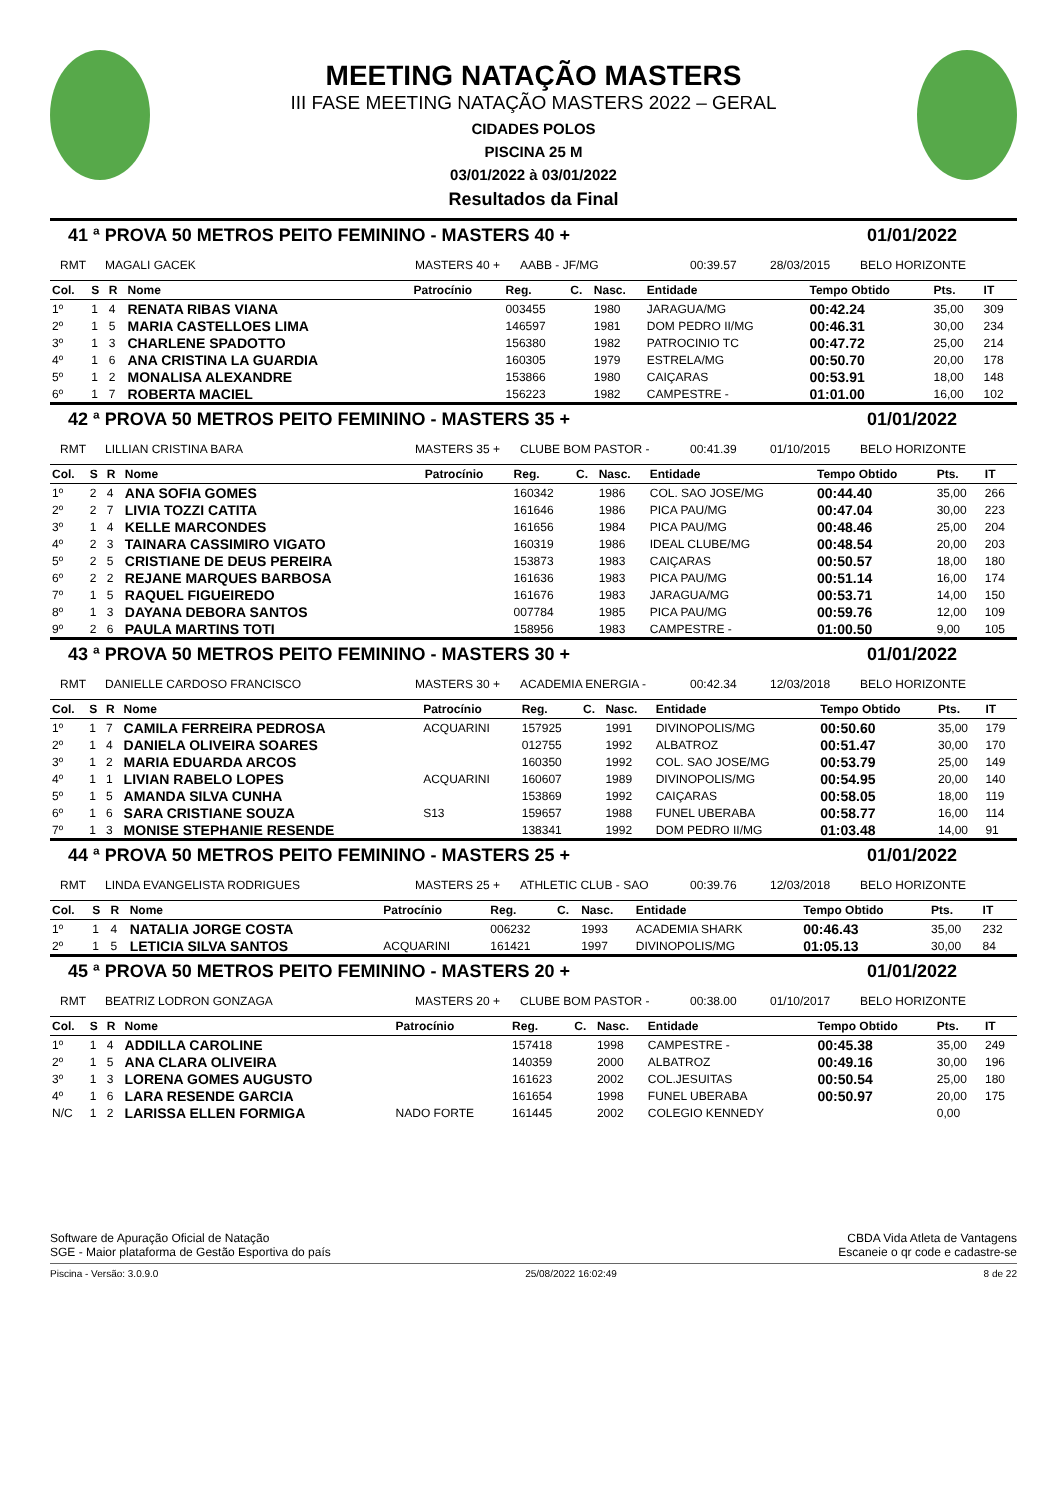MEETING NATAÇÃO MASTERS
III FASE MEETING NATAÇÃO MASTERS 2022 – GERAL
CIDADES POLOS
PISCINA 25 M
03/01/2022 à 03/01/2022
Resultados da Final
41 ª PROVA 50 METROS PEITO FEMININO - MASTERS 40 + 01/01/2022
RMT MAGALI GACEK MASTERS 40 + AABB - JF/MG 00:39.57 28/03/2015 BELO HORIZONTE
| Col. | S | R | Nome | Patrocínio | Reg. | C. | Nasc. | Entidade | Tempo Obtido | Pts. | IT |
| --- | --- | --- | --- | --- | --- | --- | --- | --- | --- | --- | --- |
| 1º | 1 | 4 | RENATA RIBAS VIANA | | 003455 | | 1980 | JARAGUA/MG | 00:42.24 | 35,00 | 309 |
| 2º | 1 | 5 | MARIA CASTELLOES LIMA | | 146597 | | 1981 | DOM PEDRO II/MG | 00:46.31 | 30,00 | 234 |
| 3º | 1 | 3 | CHARLENE SPADOTTO | | 156380 | | 1982 | PATROCINIO TC | 00:47.72 | 25,00 | 214 |
| 4º | 1 | 6 | ANA CRISTINA LA GUARDIA | | 160305 | | 1979 | ESTRELA/MG | 00:50.70 | 20,00 | 178 |
| 5º | 1 | 2 | MONALISA ALEXANDRE | | 153866 | | 1980 | CAIÇARAS | 00:53.91 | 18,00 | 148 |
| 6º | 1 | 7 | ROBERTA MACIEL | | 156223 | | 1982 | CAMPESTRE - | 01:01.00 | 16,00 | 102 |
42 ª PROVA 50 METROS PEITO FEMININO - MASTERS 35 + 01/01/2022
RMT LILLIAN CRISTINA BARA MASTERS 35 + CLUBE BOM PASTOR - 00:41.39 01/10/2015 BELO HORIZONTE
| Col. | S | R | Nome | Patrocínio | Reg. | C. | Nasc. | Entidade | Tempo Obtido | Pts. | IT |
| --- | --- | --- | --- | --- | --- | --- | --- | --- | --- | --- | --- |
| 1º | 2 | 4 | ANA SOFIA GOMES | | 160342 | | 1986 | COL. SAO JOSE/MG | 00:44.40 | 35,00 | 266 |
| 2º | 2 | 7 | LIVIA TOZZI CATITA | | 161646 | | 1986 | PICA PAU/MG | 00:47.04 | 30,00 | 223 |
| 3º | 1 | 4 | KELLE MARCONDES | | 161656 | | 1984 | PICA PAU/MG | 00:48.46 | 25,00 | 204 |
| 4º | 2 | 3 | TAINARA CASSIMIRO VIGATO | | 160319 | | 1986 | IDEAL CLUBE/MG | 00:48.54 | 20,00 | 203 |
| 5º | 2 | 5 | CRISTIANE DE DEUS PEREIRA | | 153873 | | 1983 | CAIÇARAS | 00:50.57 | 18,00 | 180 |
| 6º | 2 | 2 | REJANE MARQUES BARBOSA | | 161636 | | 1983 | PICA PAU/MG | 00:51.14 | 16,00 | 174 |
| 7º | 1 | 5 | RAQUEL FIGUEIREDO | | 161676 | | 1983 | JARAGUA/MG | 00:53.71 | 14,00 | 150 |
| 8º | 1 | 3 | DAYANA DEBORA SANTOS | | 007784 | | 1985 | PICA PAU/MG | 00:59.76 | 12,00 | 109 |
| 9º | 2 | 6 | PAULA MARTINS TOTI | | 158956 | | 1983 | CAMPESTRE - | 01:00.50 | 9,00 | 105 |
43 ª PROVA 50 METROS PEITO FEMININO - MASTERS 30 + 01/01/2022
RMT DANIELLE CARDOSO FRANCISCO MASTERS 30 + ACADEMIA ENERGIA - 00:42.34 12/03/2018 BELO HORIZONTE
| Col. | S | R | Nome | Patrocínio | Reg. | C. | Nasc. | Entidade | Tempo Obtido | Pts. | IT |
| --- | --- | --- | --- | --- | --- | --- | --- | --- | --- | --- | --- |
| 1º | 1 | 7 | CAMILA FERREIRA PEDROSA | ACQUARINI | 157925 | | 1991 | DIVINOPOLIS/MG | 00:50.60 | 35,00 | 179 |
| 2º | 1 | 4 | DANIELA OLIVEIRA SOARES | | 012755 | | 1992 | ALBATROZ | 00:51.47 | 30,00 | 170 |
| 3º | 1 | 2 | MARIA EDUARDA ARCOS | | 160350 | | 1992 | COL. SAO JOSE/MG | 00:53.79 | 25,00 | 149 |
| 4º | 1 | 1 | LIVIAN RABELO LOPES | ACQUARINI | 160607 | | 1989 | DIVINOPOLIS/MG | 00:54.95 | 20,00 | 140 |
| 5º | 1 | 5 | AMANDA SILVA CUNHA | | 153869 | | 1992 | CAIÇARAS | 00:58.05 | 18,00 | 119 |
| 6º | 1 | 6 | SARA CRISTIANE SOUZA | S13 | 159657 | | 1988 | FUNEL UBERABA | 00:58.77 | 16,00 | 114 |
| 7º | 1 | 3 | MONISE STEPHANIE RESENDE | | 138341 | | 1992 | DOM PEDRO II/MG | 01:03.48 | 14,00 | 91 |
44 ª PROVA 50 METROS PEITO FEMININO - MASTERS 25 + 01/01/2022
RMT LINDA EVANGELISTA RODRIGUES MASTERS 25 + ATHLETIC CLUB - SAO 00:39.76 12/03/2018 BELO HORIZONTE
| Col. | S | R | Nome | Patrocínio | Reg. | C. | Nasc. | Entidade | Tempo Obtido | Pts. | IT |
| --- | --- | --- | --- | --- | --- | --- | --- | --- | --- | --- | --- |
| 1º | 1 | 4 | NATALIA JORGE COSTA | | 006232 | | 1993 | ACADEMIA SHARK | 00:46.43 | 35,00 | 232 |
| 2º | 1 | 5 | LETICIA SILVA SANTOS | ACQUARINI | 161421 | | 1997 | DIVINOPOLIS/MG | 01:05.13 | 30,00 | 84 |
45 ª PROVA 50 METROS PEITO FEMININO - MASTERS 20 + 01/01/2022
RMT BEATRIZ LODRON GONZAGA MASTERS 20 + CLUBE BOM PASTOR - 00:38.00 01/10/2017 BELO HORIZONTE
| Col. | S | R | Nome | Patrocínio | Reg. | C. | Nasc. | Entidade | Tempo Obtido | Pts. | IT |
| --- | --- | --- | --- | --- | --- | --- | --- | --- | --- | --- | --- |
| 1º | 1 | 4 | ADDILLA CAROLINE | | 157418 | | 1998 | CAMPESTRE - | 00:45.38 | 35,00 | 249 |
| 2º | 1 | 5 | ANA CLARA OLIVEIRA | | 140359 | | 2000 | ALBATROZ | 00:49.16 | 30,00 | 196 |
| 3º | 1 | 3 | LORENA GOMES AUGUSTO | | 161623 | | 2002 | COL.JESUITAS | 00:50.54 | 25,00 | 180 |
| 4º | 1 | 6 | LARA RESENDE GARCIA | | 161654 | | 1998 | FUNEL UBERABA | 00:50.97 | 20,00 | 175 |
| N/C | 1 | 2 | LARISSA ELLEN FORMIGA | NADO FORTE | 161445 | | 2002 | COLEGIO KENNEDY | | 0,00 | |
Software de Apuração Oficial de Natação
SGE - Maior plataforma de Gestão Esportiva do país
CBDA Vida Atleta de Vantagens
Escaneie o qr code e cadastre-se
Piscina - Versão: 3.0.9.0 25/08/2022 16:02:49 8 de 22